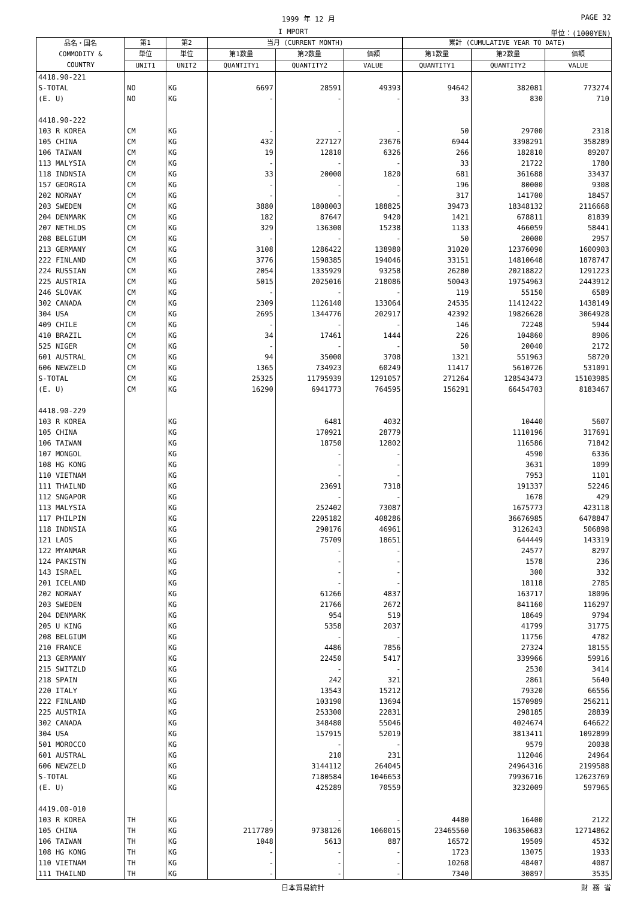1999 年 12 月 PAGE 32
I MPORT 単位：(1000YEN)
| 品名・国名 COMMODITY & COUNTRY | 第1 | 第2 | 当月 (CURRENT MONTH) | | | 累計 (CUMULATIVE YEAR TO DATE) | | |
| --- | --- | --- | --- | --- | --- | --- | --- | --- |
| | 単位 | 単位 | 第1数量 | 第2数量 | 価額 | 第1数量 | 第2数量 | 価額 |
| | UNIT1 | UNIT2 | QUANTITY1 | QUANTITY2 | VALUE | QUANTITY1 | QUANTITY2 | VALUE |
| 4418.90-221 | | | | | | | | |
| S-TOTAL | NO | KG | 6697 | 28591 | 49393 | 94642 | 382081 | 773274 |
| (E. U) | NO | KG | - | - | - | 33 | 830 | 710 |
| 4418.90-222 | | | | | | | | |
| 103 R KOREA | CM | KG | - | - | - | 50 | 29700 | 2318 |
| 105 CHINA | CM | KG | 432 | 227127 | 23676 | 6944 | 3398291 | 358289 |
| 106 TAIWAN | CM | KG | 19 | 12810 | 6326 | 266 | 182810 | 89207 |
| 113 MALYSIA | CM | KG | - | - | - | 33 | 21722 | 1780 |
| 118 INDNSIA | CM | KG | 33 | 20000 | 1820 | 681 | 361688 | 33437 |
| 157 GEORGIA | CM | KG | - | - | - | 196 | 80000 | 9308 |
| 202 NORWAY | CM | KG | - | - | - | 317 | 141700 | 18457 |
| 203 SWEDEN | CM | KG | 3880 | 1808003 | 188825 | 39473 | 18348132 | 2116668 |
| 204 DENMARK | CM | KG | 182 | 87647 | 9420 | 1421 | 678811 | 81839 |
| 207 NETHLDS | CM | KG | 329 | 136300 | 15238 | 1133 | 466059 | 58441 |
| 208 BELGIUM | CM | KG | - | - | - | 50 | 20000 | 2957 |
| 213 GERMANY | CM | KG | 3108 | 1286422 | 138980 | 31020 | 12376090 | 1600903 |
| 222 FINLAND | CM | KG | 3776 | 1598385 | 194046 | 33151 | 14810648 | 1878747 |
| 224 RUSSIAN | CM | KG | 2054 | 1335929 | 93258 | 26280 | 20218822 | 1291223 |
| 225 AUSTRIA | CM | KG | 5015 | 2025016 | 218086 | 50043 | 19754963 | 2443912 |
| 246 SLOVAK | CM | KG | - | - | - | 119 | 55150 | 6589 |
| 302 CANADA | CM | KG | 2309 | 1126140 | 133064 | 24535 | 11412422 | 1438149 |
| 304 USA | CM | KG | 2695 | 1344776 | 202917 | 42392 | 19826628 | 3064928 |
| 409 CHILE | CM | KG | - | - | - | 146 | 72248 | 5944 |
| 410 BRAZIL | CM | KG | 34 | 17461 | 1444 | 226 | 104860 | 8906 |
| 525 NIGER | CM | KG | - | - | - | 50 | 20040 | 2172 |
| 601 AUSTRAL | CM | KG | 94 | 35000 | 3708 | 1321 | 551963 | 58720 |
| 606 NEWZELD | CM | KG | 1365 | 734923 | 60249 | 11417 | 5610726 | 531091 |
| S-TOTAL | CM | KG | 25325 | 11795939 | 1291057 | 271264 | 128543473 | 15103985 |
| (E. U) | CM | KG | 16290 | 6941773 | 764595 | 156291 | 66454703 | 8183467 |
| 4418.90-229 | | | | | | | | |
| 103 R KOREA | | KG | | 6481 | 4032 | | 10440 | 5607 |
| 105 CHINA | | KG | | 170921 | 28779 | | 1110196 | 317691 |
| 106 TAIWAN | | KG | | 18750 | 12802 | | 116586 | 71842 |
| 107 MONGOL | | KG | | - | - | | 4590 | 6336 |
| 108 HG KONG | | KG | | - | - | | 3631 | 1099 |
| 110 VIETNAM | | KG | | - | - | | 7953 | 1101 |
| 111 THAILND | | KG | | 23691 | 7318 | | 191337 | 52246 |
| 112 SNGAPOR | | KG | | - | - | | 1678 | 429 |
| 113 MALYSIA | | KG | | 252402 | 73087 | | 1675773 | 423118 |
| 117 PHILPIN | | KG | | 2205182 | 408286 | | 36676985 | 6478847 |
| 118 INDNSIA | | KG | | 290176 | 46961 | | 3126243 | 506898 |
| 121 LAOS | | KG | | 75709 | 18651 | | 644449 | 143319 |
| 122 MYANMAR | | KG | | - | - | | 24577 | 8297 |
| 124 PAKISTN | | KG | | - | - | | 1578 | 236 |
| 143 ISRAEL | | KG | | - | - | | 300 | 332 |
| 201 ICELAND | | KG | | - | - | | 18118 | 2785 |
| 202 NORWAY | | KG | | 61266 | 4837 | | 163717 | 18096 |
| 203 SWEDEN | | KG | | 21766 | 2672 | | 841160 | 116297 |
| 204 DENMARK | | KG | | 954 | 519 | | 18649 | 9794 |
| 205 U KING | | KG | | 5358 | 2037 | | 41799 | 31775 |
| 208 BELGIUM | | KG | | - | - | | 11756 | 4782 |
| 210 FRANCE | | KG | | 4486 | 7856 | | 27324 | 18155 |
| 213 GERMANY | | KG | | 22450 | 5417 | | 339966 | 59916 |
| 215 SWITZLD | | KG | | - | - | | 2530 | 3414 |
| 218 SPAIN | | KG | | 242 | 321 | | 2861 | 5640 |
| 220 ITALY | | KG | | 13543 | 15212 | | 79320 | 66556 |
| 222 FINLAND | | KG | | 103190 | 13694 | | 1570989 | 256211 |
| 225 AUSTRIA | | KG | | 253300 | 22831 | | 298185 | 28839 |
| 302 CANADA | | KG | | 348480 | 55046 | | 4024674 | 646622 |
| 304 USA | | KG | | 157915 | 52019 | | 3813411 | 1092899 |
| 501 MOROCCO | | KG | | - | - | | 9579 | 20038 |
| 601 AUSTRAL | | KG | | 210 | 231 | | 112046 | 24964 |
| 606 NEWZELD | | KG | | 3144112 | 264045 | | 24964316 | 2199588 |
| S-TOTAL | | KG | | 7180584 | 1046653 | | 79936716 | 12623769 |
| (E. U) | | KG | | 425289 | 70559 | | 3232009 | 597965 |
| 4419.00-010 | | | | | | | | |
| 103 R KOREA | TH | KG | - | - | - | 4480 | 16400 | 2122 |
| 105 CHINA | TH | KG | 2117789 | 9738126 | 1060015 | 23465560 | 106350683 | 12714862 |
| 106 TAIWAN | TH | KG | 1048 | 5613 | 887 | 16572 | 19509 | 4532 |
| 108 HG KONG | TH | KG | - | - | - | 1723 | 13075 | 1933 |
| 110 VIETNAM | TH | KG | - | - | - | 10268 | 48407 | 4087 |
| 111 THAILND | TH | KG | - | - | - | 7340 | 30897 | 3535 |
日本貿易統計 財 務 省